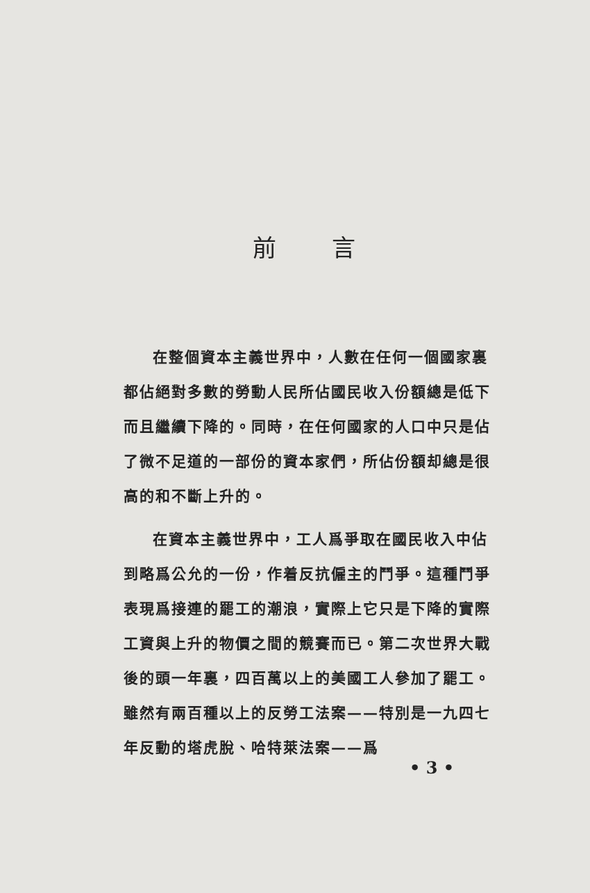前言
在整個資本主義世界中，人數在任何一個國家裏都佔絕對多數的勞動人民所佔國民收入份額總是低下而且繼續下降的。同時，在任何國家的人口中只是佔了微不足道的一部份的資本家們，所佔份額却總是很高的和不斷上升的。
在資本主義世界中，工人爲爭取在國民收入中佔到略爲公允的一份，作着反抗僱主的鬥爭。這種鬥爭表現爲接連的罷工的潮浪，實際上它只是下降的實際工資與上升的物價之間的競賽而已。第二次世界大戰後的頭一年裏，四百萬以上的美國工人參加了罷工。雖然有兩百種以上的反勞工法案——特別是一九四七年反動的塔虎脫、哈特萊法案——爲
• 3 •